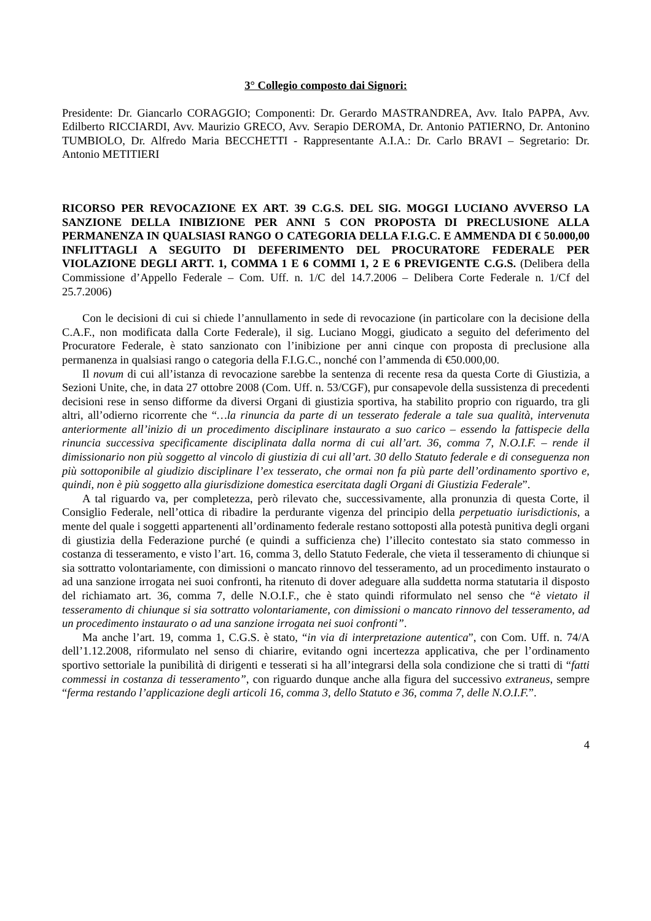3° Collegio composto dai Signori:
Presidente: Dr. Giancarlo CORAGGIO; Componenti: Dr. Gerardo MASTRANDREA, Avv. Italo PAPPA, Avv. Edilberto RICCIARDI, Avv. Maurizio GRECO, Avv. Serapio DEROMA, Dr. Antonio PATIERNO, Dr. Antonino TUMBIOLO, Dr. Alfredo Maria BECCHETTI - Rappresentante A.I.A.: Dr. Carlo BRAVI – Segretario: Dr. Antonio METITIERI
RICORSO PER REVOCAZIONE EX ART. 39 C.G.S. DEL SIG. MOGGI LUCIANO AVVERSO LA SANZIONE DELLA INIBIZIONE PER ANNI 5 CON PROPOSTA DI PRECLUSIONE ALLA PERMANENZA IN QUALSIASI RANGO O CATEGORIA DELLA F.I.G.C. E AMMENDA DI € 50.000,00 INFLITTAGLI A SEGUITO DI DEFERIMENTO DEL PROCURATORE FEDERALE PER VIOLAZIONE DEGLI ARTT. 1, COMMA 1 E 6 COMMI 1, 2 E 6 PREVIGENTE C.G.S. (Delibera della Commissione d’Appello Federale – Com. Uff. n. 1/C del 14.7.2006 – Delibera Corte Federale n. 1/Cf del 25.7.2006)
Con le decisioni di cui si chiede l’annullamento in sede di revocazione (in particolare con la decisione della C.A.F., non modificata dalla Corte Federale), il sig. Luciano Moggi, giudicato a seguito del deferimento del Procuratore Federale, è stato sanzionato con l’inibizione per anni cinque con proposta di preclusione alla permanenza in qualsiasi rango o categoria della F.I.G.C., nonché con l’ammenda di €50.000,00.
Il novum di cui all’istanza di revocazione sarebbe la sentenza di recente resa da questa Corte di Giustizia, a Sezioni Unite, che, in data 27 ottobre 2008 (Com. Uff. n. 53/CGF), pur consapevole della sussistenza di precedenti decisioni rese in senso difforme da diversi Organi di giustizia sportiva, ha stabilito proprio con riguardo, tra gli altri, all’odierno ricorrente che “…la rinuncia da parte di un tesserato federale a tale sua qualità, intervenuta anteriormente all’inizio di un procedimento disciplinare instaurato a suo carico – essendo la fattispecie della rinuncia successiva specificamente disciplinata dalla norma di cui all’art. 36, comma 7, N.O.I.F. – rende il dimissionario non più soggetto al vincolo di giustizia di cui all’art. 30 dello Statuto federale e di conseguenza non più sottoponibile al giudizio disciplinare l’ex tesserato, che ormai non fa più parte dell’ordinamento sportivo e, quindi, non è più soggetto alla giurisdizione domestica esercitata dagli Organi di Giustizia Federale”.
A tal riguardo va, per completezza, però rilevato che, successivamente, alla pronunzia di questa Corte, il Consiglio Federale, nell’ottica di ribadire la perdurante vigenza del principio della perpetuatio iurisdictionis, a mente del quale i soggetti appartenenti all’ordinamento federale restano sottoposti alla potestà punitiva degli organi di giustizia della Federazione purché (e quindi a sufficienza che) l’illecito contestato sia stato commesso in costanza di tesseramento, e visto l’art. 16, comma 3, dello Statuto Federale, che vieta il tesseramento di chiunque si sia sottratto volontariamente, con dimissioni o mancato rinnovo del tesseramento, ad un procedimento instaurato o ad una sanzione irrogata nei suoi confronti, ha ritenuto di dover adeguare alla suddetta norma statutaria il disposto del richiamato art. 36, comma 7, delle N.O.I.F., che è stato quindi riformulato nel senso che “è vietato il tesseramento di chiunque si sia sottratto volontariamente, con dimissioni o mancato rinnovo del tesseramento, ad un procedimento instaurato o ad una sanzione irrogata nei suoi confronti”.
Ma anche l’art. 19, comma 1, C.G.S. è stato, “in via di interpretazione autentica”, con Com. Uff. n. 74/A dell’1.12.2008, riformulato nel senso di chiarire, evitando ogni incertezza applicativa, che per l’ordinamento sportivo settoriale la punibilità di dirigenti e tesserati si ha all’integrarsi della sola condizione che si tratti di “fatti commessi in costanza di tesseramento”, con riguardo dunque anche alla figura del successivo extraneus, sempre “ferma restando l’applicazione degli articoli 16, comma 3, dello Statuto e 36, comma 7, delle N.O.I.F.”.
4